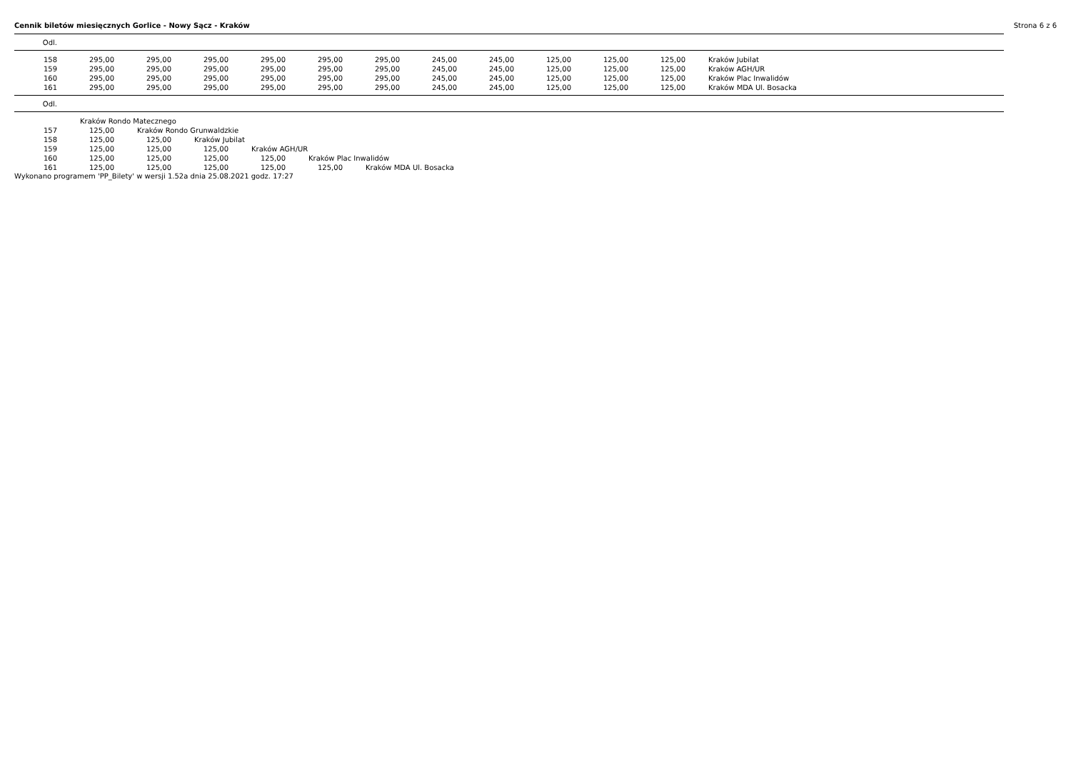Cennik biletów miesięcznych Gorlice - Nowy Sącz - Kraków Strona 6 z 6
| Odl. |
| --- |
| 158 | 295,00 | 295,00 | 295,00 | 295,00 | 295,00 | 295,00 | 245,00 | 245,00 | 125,00 | 125,00 | 125,00 | Kraków Jubilat |
| 159 | 295,00 | 295,00 | 295,00 | 295,00 | 295,00 | 295,00 | 245,00 | 245,00 | 125,00 | 125,00 | 125,00 | Kraków AGH/UR |
| 160 | 295,00 | 295,00 | 295,00 | 295,00 | 295,00 | 295,00 | 245,00 | 245,00 | 125,00 | 125,00 | 125,00 | Kraków Plac Inwalidów |
| 161 | 295,00 | 295,00 | 295,00 | 295,00 | 295,00 | 295,00 | 245,00 | 245,00 | 125,00 | 125,00 | 125,00 | Kraków MDA Ul. Bosacka |
| Odl. |
| --- |
| | Kraków Rondo Matecznego | | | | | |
| 157 | 125,00 | Kraków Rondo Grunwaldzkie | | | | |
| 158 | 125,00 | 125,00 | Kraków Jubilat | | | |
| 159 | 125,00 | 125,00 | 125,00 | Kraków AGH/UR | | |
| 160 | 125,00 | 125,00 | 125,00 | 125,00 | Kraków Plac Inwalidów | |
| 161 | 125,00 | 125,00 | 125,00 | 125,00 | 125,00 | Kraków MDA Ul. Bosacka |
Wykonano programem 'PP_Bilety' w wersji 1.52a dnia 25.08.2021 godz. 17:27